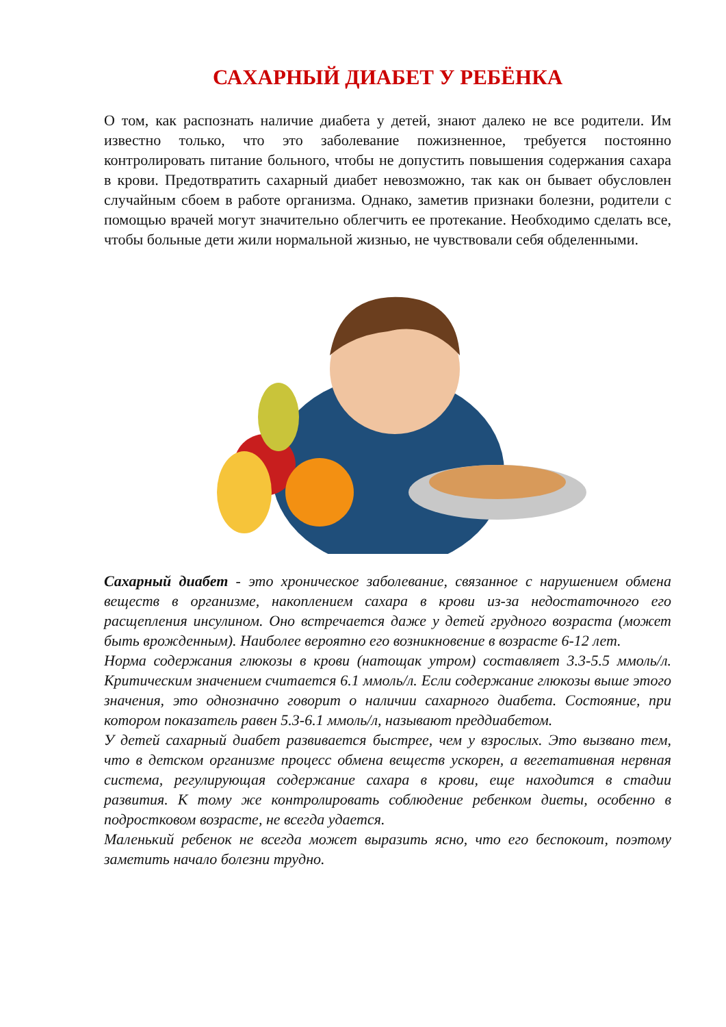САХАРНЫЙ ДИАБЕТ У РЕБЁНКА
О том, как распознать наличие диабета у детей, знают далеко не все родители. Им известно только, что это заболевание пожизненное, требуется постоянно контролировать питание больного, чтобы не допустить повышения содержания сахара в крови. Предотвратить сахарный диабет невозможно, так как он бывает обусловлен случайным сбоем в работе организма. Однако, заметив признаки болезни, родители с помощью врачей могут значительно облегчить ее протекание. Необходимо сделать все, чтобы больные дети жили нормальной жизнью, не чувствовали себя обделенными.
Сахарный диабет - это хроническое заболевание, связанное с нарушением обмена веществ в организме, накоплением сахара в крови из-за недостаточного его расщепления инсулином. Оно встречается даже у детей грудного возраста (может быть врожденным). Наиболее вероятно его возникновение в возрасте 6-12 лет.
Норма содержания глюкозы в крови (натощак утром) составляет 3.3-5.5 ммоль/л. Критическим значением считается 6.1 ммоль/л. Если содержание глюкозы выше этого значения, это однозначно говорит о наличии сахарного диабета. Состояние, при котором показатель равен 5.3-6.1 ммоль/л, называют преддиабетом.
У детей сахарный диабет развивается быстрее, чем у взрослых. Это вызвано тем, что в детском организме процесс обмена веществ ускорен, а вегетативная нервная система, регулирующая содержание сахара в крови, еще находится в стадии развития. К тому же контролировать соблюдение ребенком диеты, особенно в подростковом возрасте, не всегда удается.
Маленький ребенок не всегда может выразить ясно, что его беспокоит, поэтому заметить начало болезни трудно.